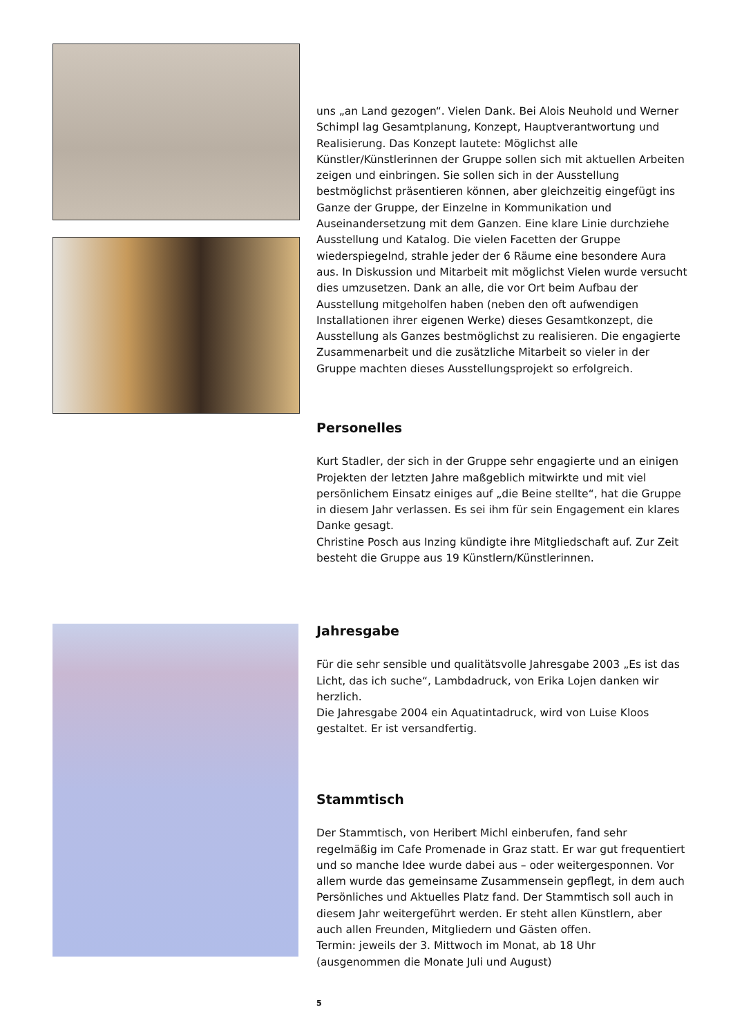uns „an Land gezogen“. Vielen Dank. Bei Alois Neuhold und Werner Schimpl lag Gesamtplanung, Konzept, Hauptverantwortung und Realisierung. Das Konzept lautete: Möglichst alle Künstler/Künstlerinnen der Gruppe sollen sich mit aktuellen Arbeiten zeigen und einbringen. Sie sollen sich in der Ausstellung bestmöglichst präsentieren können, aber gleichzeitig eingefügt ins Ganze der Gruppe, der Einzelne in Kommunikation und Auseinandersetzung mit dem Ganzen. Eine klare Linie durchziehe Ausstellung und Katalog. Die vielen Facetten der Gruppe wiederspiegelnd, strahle jeder der 6 Räume eine besondere Aura aus. In Diskussion und Mitarbeit mit möglichst Vielen wurde versucht dies umzusetzen. Dank an alle, die vor Ort beim Aufbau der Ausstellung mitgeholfen haben (neben den oft aufwendigen Installationen ihrer eigenen Werke) dieses Gesamtkonzept, die Ausstellung als Ganzes bestmöglichst zu realisieren. Die engagierte Zusammenarbeit und die zusätzliche Mitarbeit so vieler in der Gruppe machten dieses Ausstellungsprojekt so erfolgreich.
Personelles
Kurt Stadler, der sich in der Gruppe sehr engagierte und an einigen Projekten der letzten Jahre maßgeblich mitwirkte und mit viel persönlichem Einsatz einiges auf „die Beine stellte“, hat die Gruppe in diesem Jahr verlassen. Es sei ihm für sein Engagement ein klares Danke gesagt.
Christine Posch aus Inzing kündigte ihre Mitgliedschaft auf. Zur Zeit besteht die Gruppe aus 19 Künstlern/Künstlerinnen.
Jahresgabe
Für die sehr sensible und qualitätsvolle Jahresgabe 2003 „Es ist das Licht, das ich suche“, Lambdadruck, von Erika Lojen danken wir herzlich.
Die Jahresgabe 2004 ein Aquatintadruck, wird von Luise Kloos gestaltet. Er ist versandfertig.
Stammtisch
Der Stammtisch, von Heribert Michl einberufen, fand sehr regelmäßig im Cafe Promenade in Graz statt. Er war gut frequentiert und so manche Idee wurde dabei aus – oder weitergesponnen. Vor allem wurde das gemeinsame Zusammensein gepflegt, in dem auch Persönliches und Aktuelles Platz fand. Der Stammtisch soll auch in diesem Jahr weitergeführt werden. Er steht allen Künstlern, aber auch allen Freunden, Mitgliedern und Gästen offen.
Termin: jeweils der 3. Mittwoch im Monat, ab 18 Uhr
(ausgenommen die Monate Juli und August)
5